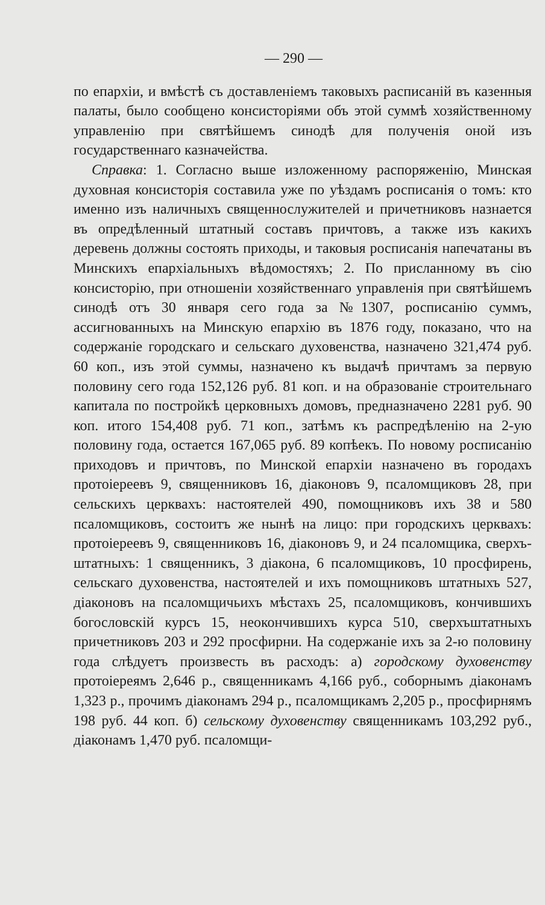— 290 —
по епархіи, и вмѣстѣ съ доставленіемъ таковыхъ расписаній въ казенныя палаты, было сообщено консисторіями объ этой суммѣ хозяйственному управленію при святѣйшемъ синодѣ для полученія оной изъ государственнаго казначейства.
Справка: 1. Согласно выше изложенному распоряженію, Минская духовная консисторія составила уже по уѣздамъ росписанія о томъ: кто именно изъ наличныхъ священнослужителей и причетниковъ назнается въ опредѣленный штатный составъ причтовъ, а также изъ какихъ деревень должны состоять приходы, и таковыя росписанія напечатаны въ Минскихъ епархіальныхъ вѣдомостяхъ; 2. По присланному въ сію консисторію, при отношеніи хозяйственнаго управленія при святѣйшемъ синодѣ отъ 30 января сего года за №1307, росписанію суммъ, ассигнованныхъ на Минскую епархію въ 1876 году, показано, что на содержаніе городскаго и сельскаго духовенства, назначено 321,474 руб. 60 коп., изъ этой суммы, назначено къ выдачѣ причтамъ за первую половину сего года 152,126 руб. 81 коп. и на образованіе строительнаго капитала по постройкѣ церковныхъ домовъ, предназначено 2281 руб. 90 коп. итого 154,408 руб. 71 коп., затѣмъ къ распредѣленію на 2-ую половину года, остается 167,065 руб. 89 копѣекъ. По новому росписанію приходовъ и причтовъ, по Минской епархіи назначено въ городахъ протоіереевъ 9, священниковъ 16, діаконовъ 9, псаломщиковъ 28, при сельскихъ церквахъ: настоятелей 490, помощниковъ ихъ 38 и 580 псаломщиковъ, состоитъ же нынѣ на лицо: при городскихъ церквахъ: протоіереевъ 9, священниковъ 16, діаконовъ 9, и 24 псаломщика, сверхъ-штатныхъ: 1 священникъ, 3 діакона, 6 псаломщиковъ, 10 просфирень, сельскаго духовенства, настоятелей и ихъ помощниковъ штатныхъ 527, діаконовъ на псаломщичьихъ мѣстахъ 25, псаломщиковъ, кончившихъ богословскій курсъ 15, неокончившихъ курса 510, сверхъштатныхъ причетниковъ 203 и 292 просфирни. На содержаніе ихъ за 2-ю половину года слѣдуетъ произвесть въ расходъ: а) городскому духовенству протоіереямъ 2,646 р., священникамъ 4,166 руб., соборнымъ діаконамъ 1,323 р., прочимъ діаконамъ 294 р., псаломщикамъ 2,205 р., просфирнямъ 198 руб. 44 коп. б) сельскому духовенству священникамъ 103,292 руб., діаконамъ 1,470 руб. псаломщи-